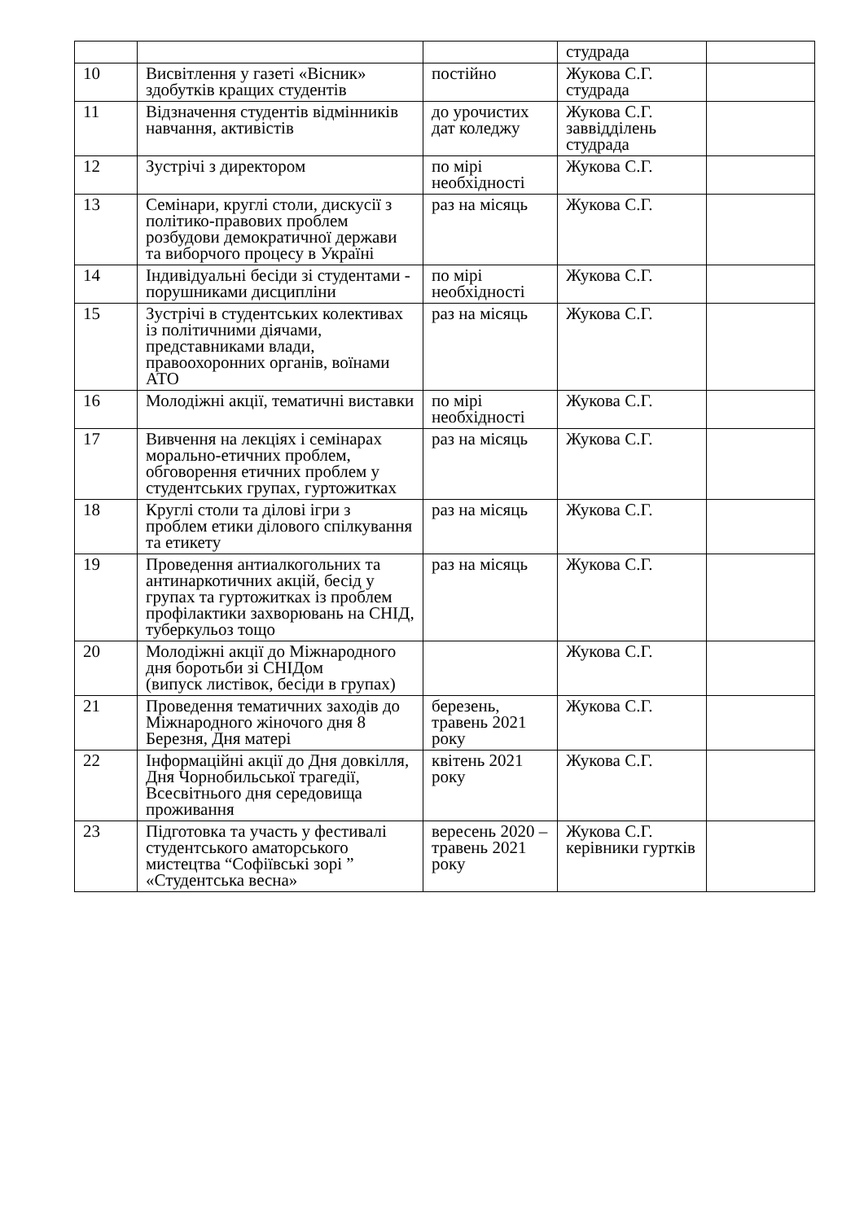| | | | студрада | |
| 10 | Висвітлення у газеті «Вісник» здобутків кращих студентів | постійно | Жукова С.Г. студрада | |
| 11 | Відзначення студентів відмінників навчання, активістів | до урочистих дат коледжу | Жукова С.Г. заввідділень студрада | |
| 12 | Зустрічі з директором | по мірі необхідності | Жукова С.Г. | |
| 13 | Семінари, круглі столи, дискусії з політико-правових проблем розбудови демократичної держави та виборчого процесу в Україні | раз на місяць | Жукова С.Г. | |
| 14 | Індивідуальні бесіди зі студентами - порушниками дисципліни | по мірі необхідності | Жукова С.Г. | |
| 15 | Зустрічі в студентських колективах із політичними діячами, представниками влади, правоохоронних органів, воїнами АТО | раз на місяць | Жукова С.Г. | |
| 16 | Молодіжні акції, тематичні виставки | по мірі необхідності | Жукова С.Г. | |
| 17 | Вивчення на лекціях і семінарах морально-етичних проблем, обговорення етичних проблем у студентських групах, гуртожитках | раз на місяць | Жукова С.Г. | |
| 18 | Круглі столи та ділові ігри з проблем етики ділового спілкування та етикету | раз на місяць | Жукова С.Г. | |
| 19 | Проведення антиалкогольних та антинаркотичних акцій, бесід у групах та гуртожитках із проблем профілактики захворювань на СНІД, туберкульоз тощо | раз на місяць | Жукова С.Г. | |
| 20 | Молодіжні акції до Міжнародного дня боротьби зі СНІДом (випуск листівок, бесіди в групах) | | Жукова С.Г. | |
| 21 | Проведення тематичних заходів до Міжнародного жіночого дня 8 Березня, Дня матері | березень, травень 2021 року | Жукова С.Г. | |
| 22 | Інформаційні акції до Дня довкілля, Дня Чорнобильської трагедії, Всесвітнього дня середовища проживання | квітень 2021 року | Жукова С.Г. | |
| 23 | Підготовка та участь у фестивалі студентського аматорського мистецтва “Софіївські зорі ” «Студентська весна» | вересень 2020 –травень 2021 року | Жукова С.Г. керівники гуртків | |